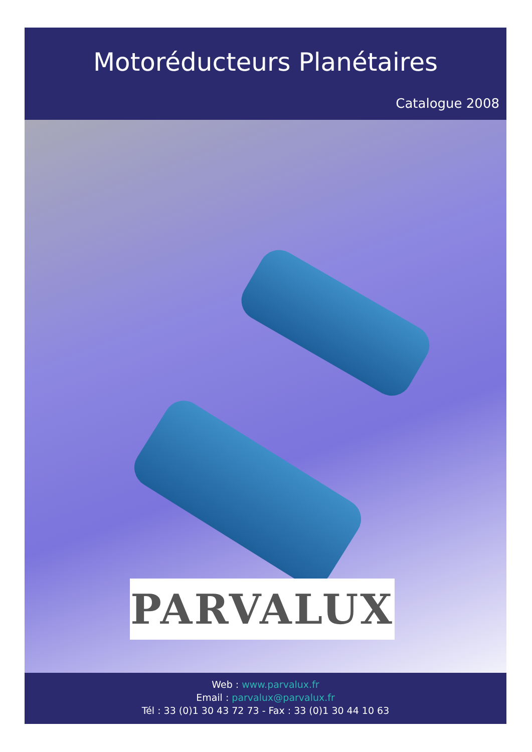Motoréducteurs Planétaires
Catalogue 2008
PARVALUX
Web : www.parvalux.fr
Email : parvalux@parvalux.fr
Tél : 33 (0)1 30 43 72 73 - Fax : 33 (0)1 30 44 10 63